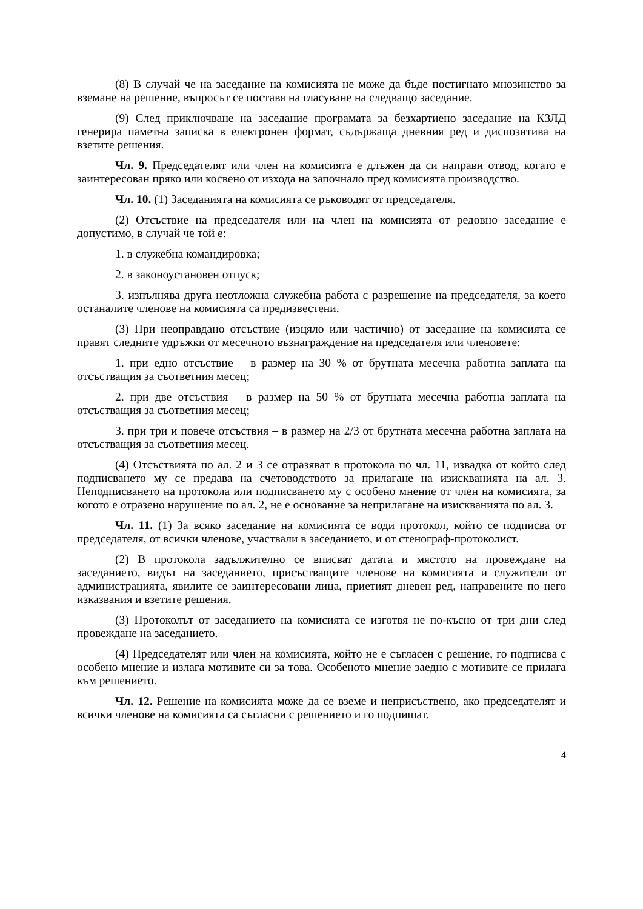(8) В случай че на заседание на комисията не може да бъде постигнато мнозинство за вземане на решение, въпросът се поставя на гласуване на следващо заседание.
(9) След приключване на заседание програмата за безхартиено заседание на КЗЛД генерира паметна записка в електронен формат, съдържаща дневния ред и диспозитива на взетите решения.
Чл. 9. Председателят или член на комисията е длъжен да си направи отвод, когато е заинтересован пряко или косвено от изхода на започнало пред комисията производство.
Чл. 10. (1) Заседанията на комисията се ръководят от председателя.
(2) Отсъствие на председателя или на член на комисията от редовно заседание е допустимо, в случай че той е:
1. в служебна командировка;
2. в законоустановен отпуск;
3. изпълнява друга неотложна служебна работа с разрешение на председателя, за което останалите членове на комисията са предизвестени.
(3) При неоправдано отсъствие (изцяло или частично) от заседание на комисията се правят следните удръжки от месечното възнаграждение на председателя или членовете:
1. при едно отсъствие – в размер на 30 % от брутната месечна работна заплата на отсъстващия за съответния месец;
2. при две отсъствия – в размер на 50 % от брутната месечна работна заплата на отсъстващия за съответния месец;
3. при три и повече отсъствия – в размер на 2/3 от брутната месечна работна заплата на отсъстващия за съответния месец.
(4) Отсъствията по ал. 2 и 3 се отразяват в протокола по чл. 11, извадка от който след подписването му се предава на счетоводството за прилагане на изискванията на ал. 3. Неподписването на протокола или подписването му с особено мнение от член на комисията, за когото е отразено нарушение по ал. 2, не е основание за неприлагане на изискванията по ал. 3.
Чл. 11. (1) За всяко заседание на комисията се води протокол, който се подписва от председателя, от всички членове, участвали в заседанието, и от стенограф-протоколист.
(2) В протокола задължително се вписват датата и мястото на провеждане на заседанието, видът на заседанието, присъстващите членове на комисията и служители от администрацията, явилите се заинтересовани лица, приетият дневен ред, направените по него изказвания и взетите решения.
(3) Протоколът от заседанието на комисията се изготвя не по-късно от три дни след провеждане на заседанието.
(4) Председателят или член на комисията, който не е съгласен с решение, го подписва с особено мнение и излага мотивите си за това. Особеното мнение заедно с мотивите се прилага към решението.
Чл. 12. Решение на комисията може да се вземе и неприсъствено, ако председателят и всички членове на комисията са съгласни с решението и го подпишат.
4